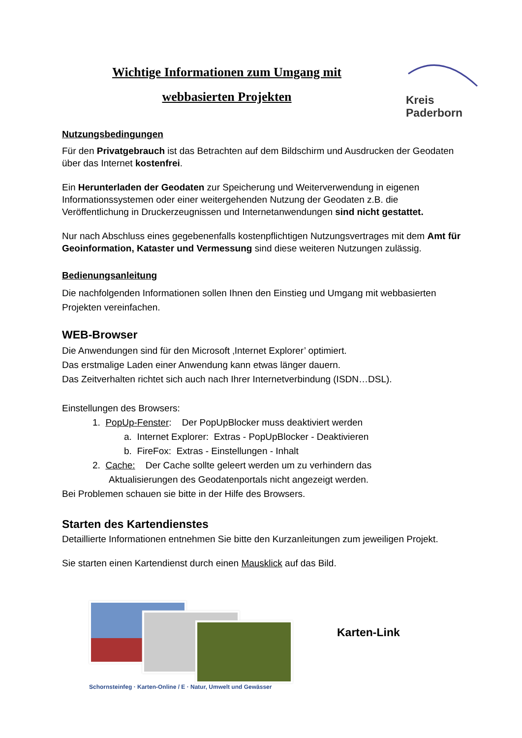Kreis
Paderborn
Wichtige Informationen zum Umgang mit
webbasierten Projekten
Nutzungsbedingungen
Für den Privatgebrauch ist das Betrachten auf dem Bildschirm und Ausdrucken der Geodaten über das Internet kostenfrei.
Ein Herunterladen der Geodaten zur Speicherung und Weiterverwendung in eigenen Informationssystemen oder einer weitergehenden Nutzung der Geodaten z.B. die Veröffentlichung in Druckerzeugnissen und Internetanwendungen sind nicht gestattet.
Nur nach Abschluss eines gegebenenfalls kostenpflichtigen Nutzungsvertrages mit dem Amt für Geoinformation, Kataster und Vermessung sind diese weiteren Nutzungen zulässig.
Bedienungsanleitung
Die nachfolgenden Informationen sollen Ihnen den Einstieg und Umgang mit webbasierten Projekten vereinfachen.
WEB-Browser
Die Anwendungen sind für den Microsoft ‚Internet Explorer’ optimiert.
Das erstmalige Laden einer Anwendung kann etwas länger dauern.
Das Zeitverhalten richtet sich auch nach Ihrer Internetverbindung (ISDN…DSL).
Einstellungen des Browsers:
1. PopUp-Fenster: Der PopUpBlocker muss deaktiviert werden
a. Internet Explorer: Extras - PopUpBlocker - Deaktivieren
b. FireFox: Extras - Einstellungen - Inhalt
2. Cache: Der Cache sollte geleert werden um zu verhindern das
Aktualisierungen des Geodatenportals nicht angezeigt werden.
Bei Problemen schauen sie bitte in der Hilfe des Browsers.
Starten des Kartendienstes
Detaillierte Informationen entnehmen Sie bitte den Kurzanleitungen zum jeweiligen Projekt.
Sie starten einen Kartendienst durch einen Mausklick auf das Bild.
Karten-Link
Schornsteinfeg · Karten-Online / E · Natur, Umwelt und Gewässer